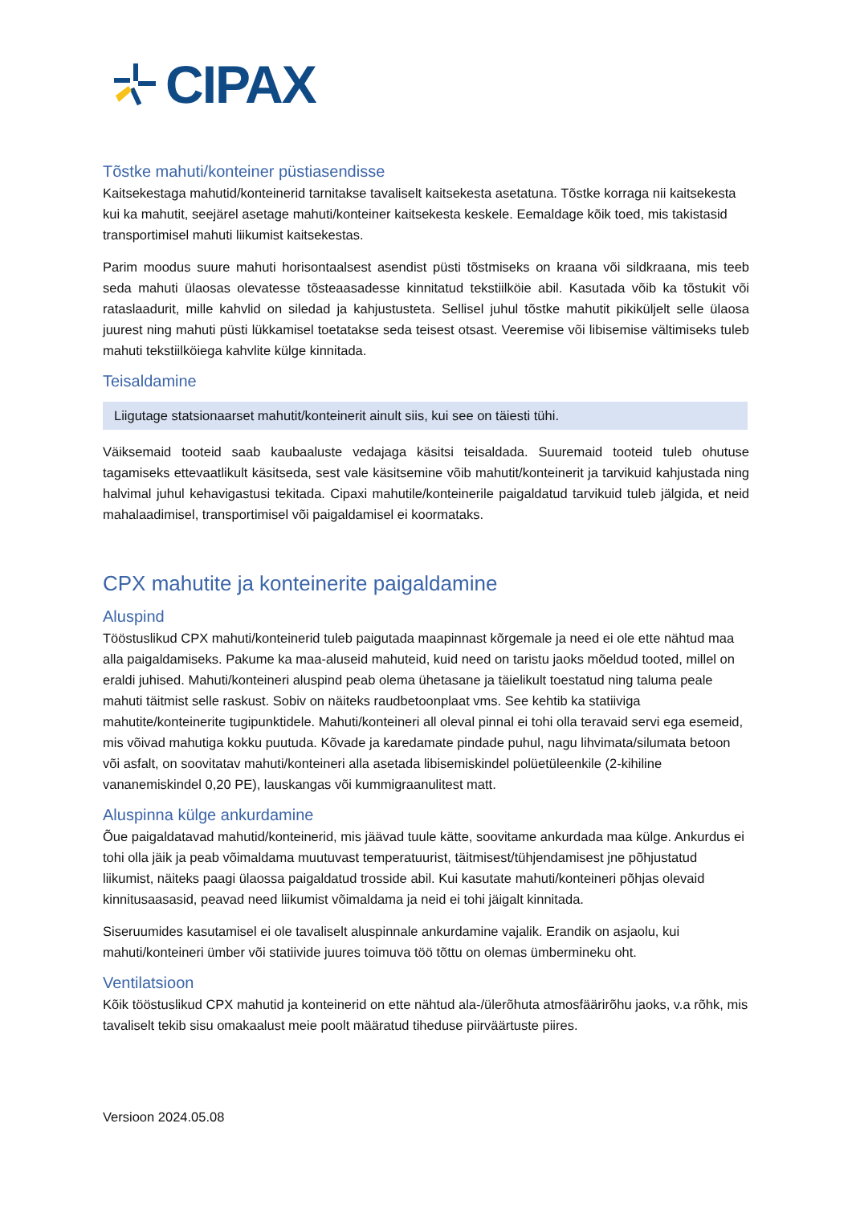CIPAX
Tõstke mahuti/konteiner püstiasendisse
Kaitsekestaga mahutid/konteinerid tarnitakse tavaliselt kaitsekesta asetatuna. Tõstke korraga nii kaitsekesta kui ka mahutit, seejärel asetage mahuti/konteiner kaitsekesta keskele. Eemaldage kõik toed, mis takistasid transportimisel mahuti liikumist kaitsekestas.
Parim moodus suure mahuti horisontaalsest asendist püsti tõstmiseks on kraana või sildkraana, mis teeb seda mahuti ülaosas olevatesse tõsteaasadesse kinnitatud tekstiilköie abil. Kasutada võib ka tõstukit või rataslaadurit, mille kahvlid on siledad ja kahjustusteta. Sellisel juhul tõstke mahutit pikiküljelt selle ülaosa juurest ning mahuti püsti lükkamisel toetatakse seda teisest otsast. Veeremise või libisemise vältimiseks tuleb mahuti tekstiilköiega kahvlite külge kinnitada.
Teisaldamine
Liigutage statsionaarset mahutit/konteinerit ainult siis, kui see on täiesti tühi.
Väiksemaid tooteid saab kaubaaluste vedajaga käsitsi teisaldada. Suuremaid tooteid tuleb ohutuse tagamiseks ettevaatlikult käsitseda, sest vale käsitsemine võib mahutit/konteinerit ja tarvikuid kahjustada ning halvimal juhul kehavigastusi tekitada. Cipaxi mahutile/konteinerile paigaldatud tarvikuid tuleb jälgida, et neid mahalaadimisel, transportimisel või paigaldamisel ei koormataks.
CPX mahutite ja konteinerite paigaldamine
Aluspind
Tööstuslikud CPX mahuti/konteinerid tuleb paigutada maapinnast kõrgemale ja need ei ole ette nähtud maa alla paigaldamiseks. Pakume ka maa-aluseid mahuteid, kuid need on taristu jaoks mõeldud tooted, millel on eraldi juhised. Mahuti/konteineri aluspind peab olema ühetasane ja täielikult toestatud ning taluma peale mahuti täitmist selle raskust. Sobiv on näiteks raudbetoonplaat vms. See kehtib ka statiiviga mahutite/konteinerite tugipunktidele. Mahuti/konteineri all oleval pinnal ei tohi olla teravaid servi ega esemeid, mis võivad mahutiga kokku puutuda. Kõvade ja karedamate pindade puhul, nagu lihvimata/silumata betoon või asfalt, on soovitatav mahuti/konteineri alla asetada libisemiskindel polüetüleenkile (2-kihiline vananemiskindel 0,20 PE), lauskangas või kummigraanulitest matt.
Aluspinna külge ankurdamine
Õue paigaldatavad mahutid/konteinerid, mis jäävad tuule kätte, soovitame ankurdada maa külge. Ankurdus ei tohi olla jäik ja peab võimaldama muutuvast temperatuurist, täitmisest/tühjendamisest jne põhjustatud liikumist, näiteks paagi ülaossa paigaldatud trosside abil. Kui kasutate mahuti/konteineri põhjas olevaid kinnitusaasasid, peavad need liikumist võimaldama ja neid ei tohi jäigalt kinnitada.
Siseruumides kasutamisel ei ole tavaliselt aluspinnale ankurdamine vajalik. Erandik on asjaolu, kui mahuti/konteineri ümber või statiivide juures toimuva töö tõttu on olemas ümbermineku oht.
Ventilatsioon
Kõik tööstuslikud CPX mahutid ja konteinerid on ette nähtud ala-/ülerõhuta atmosfäärirõhu jaoks, v.a rõhk, mis tavaliselt tekib sisu omakaalust meie poolt määratud tiheduse piirväärtuste piires.
Versioon 2024.05.08